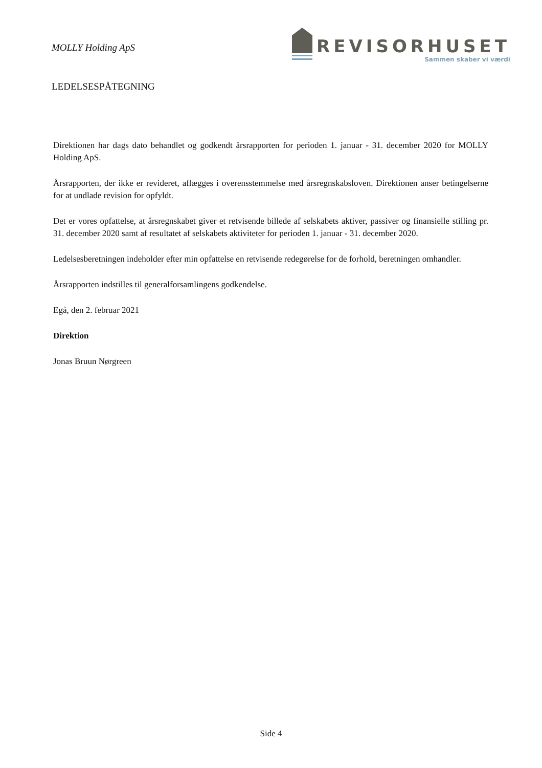MOLLY Holding ApS
REVISORHUSET
Sammen skaber vi værdi
LEDELSESPÅTEGNING
Direktionen har dags dato behandlet og godkendt årsrapporten for perioden 1. januar - 31. december 2020 for MOLLY Holding ApS.
Årsrapporten, der ikke er revideret, aflægges i overensstemmelse med årsregnskabsloven. Direktionen anser betingelserne for at undlade revision for opfyldt.
Det er vores opfattelse, at årsregnskabet giver et retvisende billede af selskabets aktiver, passiver og finansielle stilling pr. 31. december 2020 samt af resultatet af selskabets aktiviteter for perioden 1. januar - 31. december 2020.
Ledelsesberetningen indeholder efter min opfattelse en retvisende redegørelse for de forhold, beretningen omhandler.
Årsrapporten indstilles til generalforsamlingens godkendelse.
Egå, den 2. februar 2021
Direktion
Jonas Bruun Nørgreen
Side 4